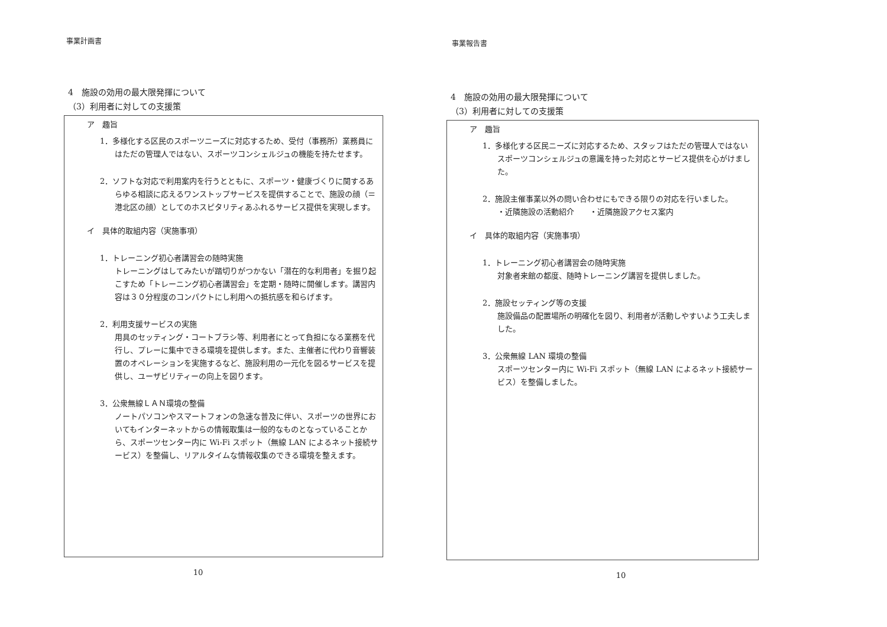事業計画書
4　施設の効用の最大限発揮について
（3）利用者に対しての支援策
ア　趣旨
1．多様化する区民のスポーツニーズに対応するため、受付（事務所）業務員にはただの管理人ではない、スポーツコンシェルジュの機能を持たせます。
2．ソフトな対応で利用案内を行うとともに、スポーツ・健康づくりに関するあらゆる相談に応えるワンストップサービスを提供することで、施設の顔（＝港北区の顔）としてのホスピタリティあふれるサービス提供を実現します。
イ　具体的取組内容（実施事項）
1．トレーニング初心者講習会の随時実施
トレーニングはしてみたいが踏切りがつかない「潜在的な利用者」を掘り起こすため「トレーニング初心者講習会」を定期・随時に開催します。講習内容は３０分程度のコンパクトにし利用への抵抗感を和らげます。
2．利用支援サービスの実施
用具のセッティング・コートブラシ等、利用者にとって負担になる業務を代行し、プレーに集中できる環境を提供します。また、主催者に代わり音響装置のオペレーションを実施するなど、施設利用の一元化を図るサービスを提供し、ユーザビリティーの向上を図ります。
3．公衆無線ＬＡＮ環境の整備
ノートパソコンやスマートフォンの急速な普及に伴い、スポーツの世界においてもインターネットからの情報取集は一般的なものとなっていることから、スポーツセンター内に Wi-Fi スポット（無線 LAN によるネット接続サービス）を整備し、リアルタイムな情報収集のできる環境を整えます。
10
事業報告書
4　施設の効用の最大限発揮について
（3）利用者に対しての支援策
ア　趣旨
1．多様化する区民ニーズに対応するため、スタッフはただの管理人ではないスポーツコンシェルジュの意識を持った対応とサービス提供を心がけました。
2．施設主催事業以外の問い合わせにもできる限りの対応を行いました。
・近隣施設の活動紹介　　・近隣施設アクセス案内
イ　具体的取組内容（実施事項）
1．トレーニング初心者講習会の随時実施
対象者来館の都度、随時トレーニング講習を提供しました。
2．施設セッティング等の支援
施設備品の配置場所の明確化を図り、利用者が活動しやすいよう工夫しました。
3．公衆無線 LAN 環境の整備
スポーツセンター内に Wi-Fi スポット（無線 LAN によるネット接続サービス）を整備しました。
10